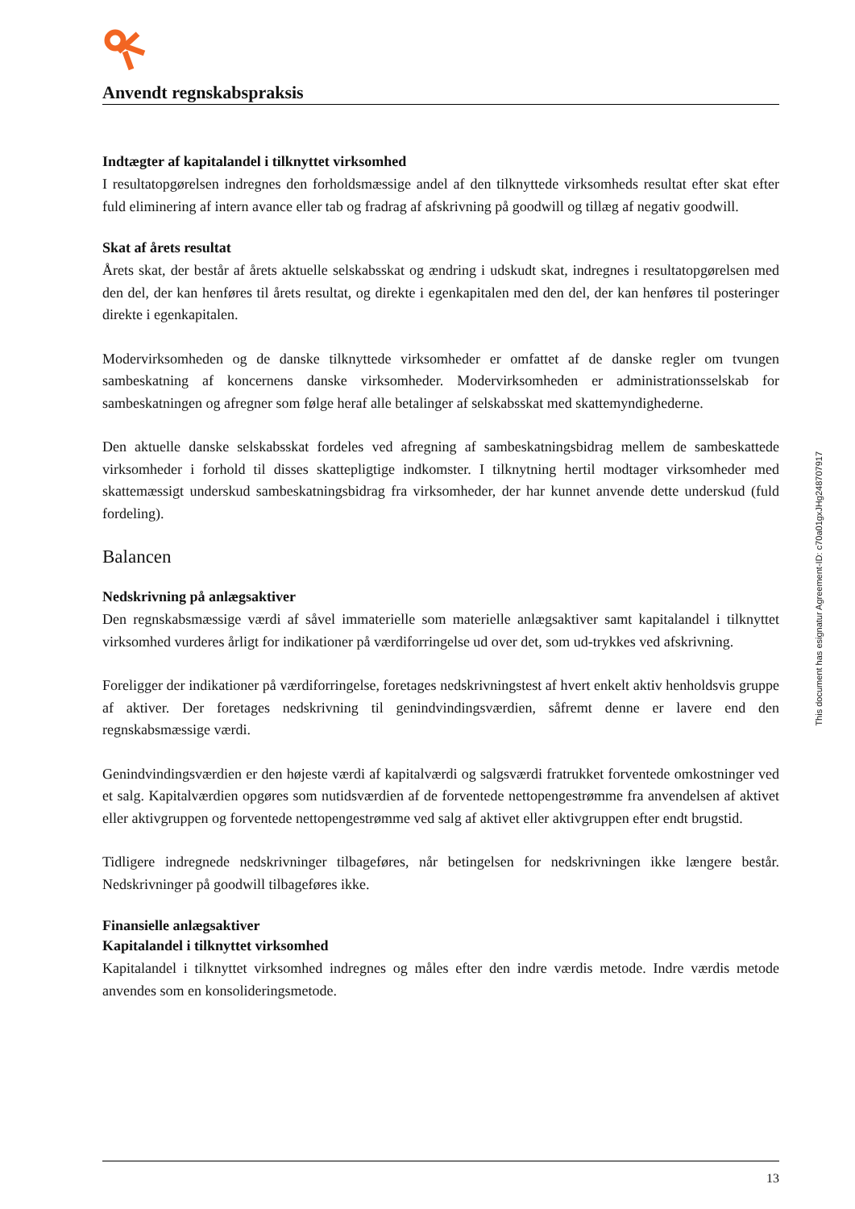Anvendt regnskabspraksis
Indtægter af kapitalandel i tilknyttet virksomhed
I resultatopgørelsen indregnes den forholdsmæssige andel af den tilknyttede virksomheds resultat efter skat efter fuld eliminering af intern avance eller tab og fradrag af afskrivning på goodwill og tillæg af negativ goodwill.
Skat af årets resultat
Årets skat, der består af årets aktuelle selskabsskat og ændring i udskudt skat, indregnes i resultatopgørelsen med den del, der kan henføres til årets resultat, og direkte i egenkapitalen med den del, der kan henføres til posteringer direkte i egenkapitalen.
Modervirksomheden og de danske tilknyttede virksomheder er omfattet af de danske regler om tvungen sambeskatning af koncernens danske virksomheder. Modervirksomheden er administrationsselskab for sambeskatningen og afregner som følge heraf alle betalinger af selskabsskat med skattemyndighederne.
Den aktuelle danske selskabsskat fordeles ved afregning af sambeskatningsbidrag mellem de sambeskattede virksomheder i forhold til disses skattepligtige indkomster. I tilknytning hertil modtager virksomheder med skattemæssigt underskud sambeskatningsbidrag fra virksomheder, der har kunnet anvende dette underskud (fuld fordeling).
Balancen
Nedskrivning på anlægsaktiver
Den regnskabsmæssige værdi af såvel immaterielle som materielle anlægsaktiver samt kapitalandel i tilknyttet virksomhed vurderes årligt for indikationer på værdiforringelse ud over det, som ud-trykkes ved afskrivning.
Foreligger der indikationer på værdiforringelse, foretages nedskrivningstest af hvert enkelt aktiv henholdsvis gruppe af aktiver. Der foretages nedskrivning til genindvindingsværdien, såfremt denne er lavere end den regnskabsmæssige værdi.
Genindvindingsværdien er den højeste værdi af kapitalværdi og salgsværdi fratrukket forventede omkostninger ved et salg. Kapitalværdien opgøres som nutidsværdien af de forventede nettopengestrømme fra anvendelsen af aktivet eller aktivgruppen og forventede nettopengestrømme ved salg af aktivet eller aktivgruppen efter endt brugstid.
Tidligere indregnede nedskrivninger tilbageføres, når betingelsen for nedskrivningen ikke længere består. Nedskrivninger på goodwill tilbageføres ikke.
Finansielle anlægsaktiver
Kapitalandel i tilknyttet virksomhed
Kapitalandel i tilknyttet virksomhed indregnes og måles efter den indre værdis metode. Indre værdis metode anvendes som en konsolideringsmetode.
This document has esignatur Agreement-ID: c70a01gxJHg248707917
13